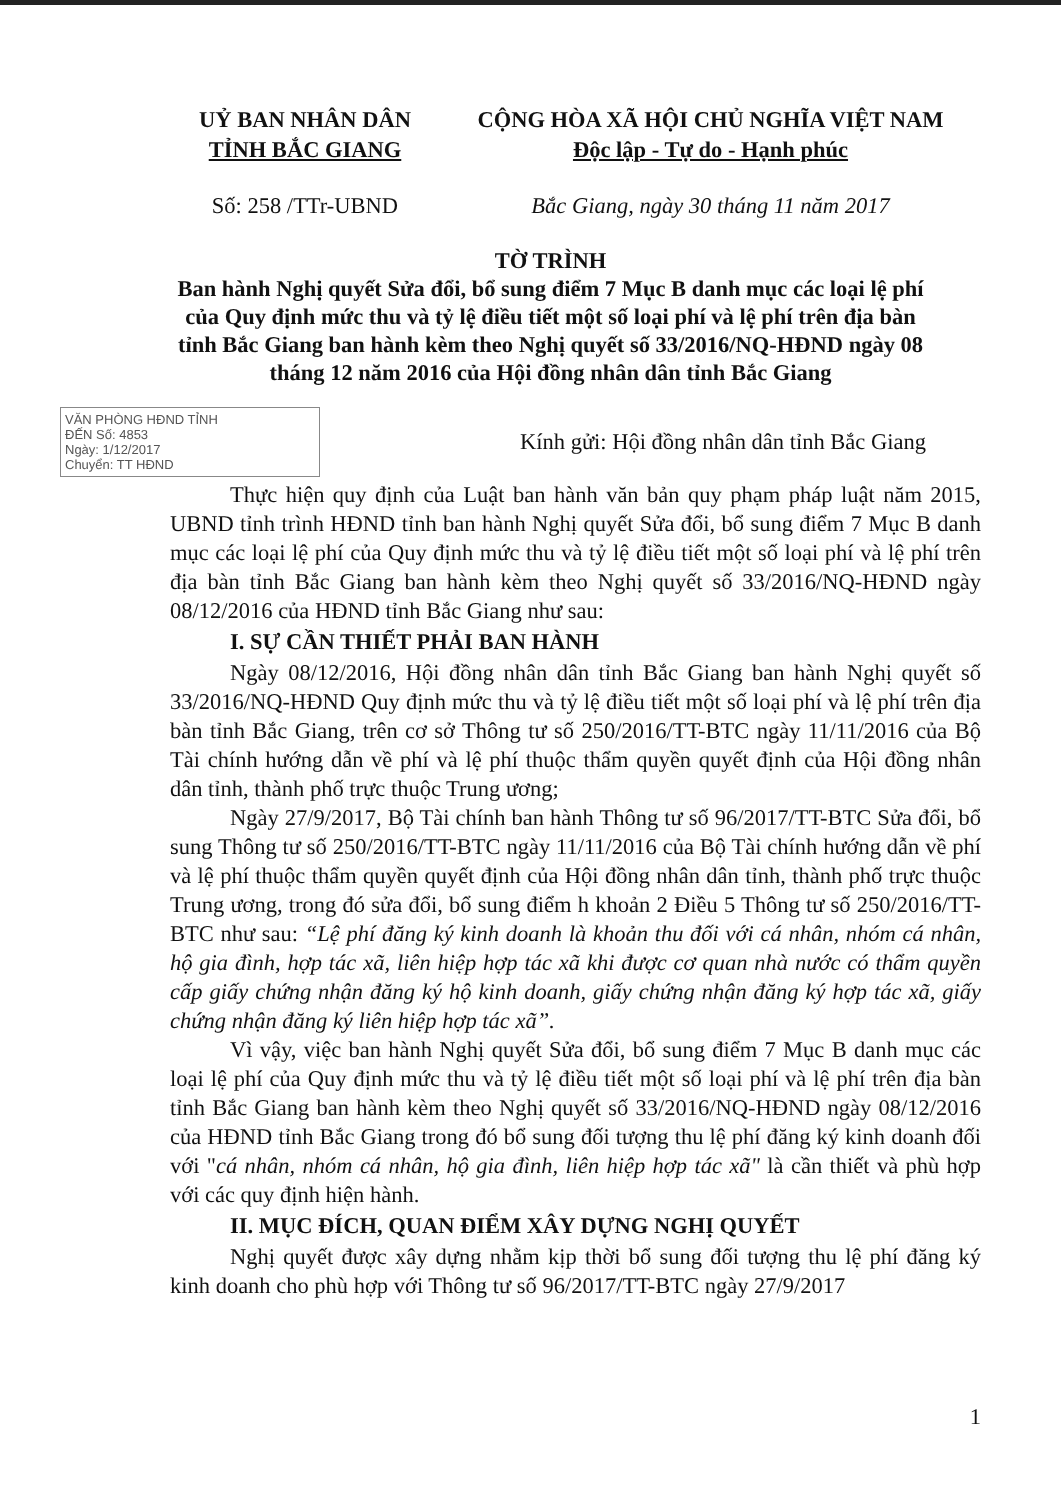UỶ BAN NHÂN DÂN
TỈNH BẮC GIANG
CỘNG HÒA XÃ HỘI CHỦ NGHĨA VIỆT NAM
Độc lập - Tự do - Hạnh phúc
Số: 258 /TTr-UBND Bắc Giang, ngày 30 tháng 11 năm 2017
TỜ TRÌNH
Ban hành Nghị quyết Sửa đổi, bổ sung điểm 7 Mục B danh mục các loại lệ phí của Quy định mức thu và tỷ lệ điều tiết một số loại phí và lệ phí trên địa bàn tỉnh Bắc Giang ban hành kèm theo Nghị quyết số 33/2016/NQ-HĐND ngày 08 tháng 12 năm 2016 của Hội đồng nhân dân tỉnh Bắc Giang
VĂN PHÒNG HĐND TỈNH
ĐẾN Số: 4853
Ngày: 1/12/2017
Chuyển: TT HĐND
Kính gửi: Hội đồng nhân dân tỉnh Bắc Giang
Thực hiện quy định của Luật ban hành văn bản quy phạm pháp luật năm 2015, UBND tỉnh trình HĐND tỉnh ban hành Nghị quyết Sửa đổi, bổ sung điểm 7 Mục B danh mục các loại lệ phí của Quy định mức thu và tỷ lệ điều tiết một số loại phí và lệ phí trên địa bàn tỉnh Bắc Giang ban hành kèm theo Nghị quyết số 33/2016/NQ-HĐND ngày 08/12/2016 của HĐND tỉnh Bắc Giang như sau:
I. SỰ CẦN THIẾT PHẢI BAN HÀNH
Ngày 08/12/2016, Hội đồng nhân dân tỉnh Bắc Giang ban hành Nghị quyết số 33/2016/NQ-HĐND Quy định mức thu và tỷ lệ điều tiết một số loại phí và lệ phí trên địa bàn tỉnh Bắc Giang, trên cơ sở Thông tư số 250/2016/TT-BTC ngày 11/11/2016 của Bộ Tài chính hướng dẫn về phí và lệ phí thuộc thẩm quyền quyết định của Hội đồng nhân dân tỉnh, thành phố trực thuộc Trung ương;
Ngày 27/9/2017, Bộ Tài chính ban hành Thông tư số 96/2017/TT-BTC Sửa đổi, bổ sung Thông tư số 250/2016/TT-BTC ngày 11/11/2016 của Bộ Tài chính hướng dẫn về phí và lệ phí thuộc thẩm quyền quyết định của Hội đồng nhân dân tỉnh, thành phố trực thuộc Trung ương, trong đó sửa đổi, bổ sung điểm h khoản 2 Điều 5 Thông tư số 250/2016/TT-BTC như sau: “Lệ phí đăng ký kinh doanh là khoản thu đối với cá nhân, nhóm cá nhân, hộ gia đình, hợp tác xã, liên hiệp hợp tác xã khi được cơ quan nhà nước có thẩm quyền cấp giấy chứng nhận đăng ký hộ kinh doanh, giấy chứng nhận đăng ký hợp tác xã, giấy chứng nhận đăng ký liên hiệp hợp tác xã”.
Vì vậy, việc ban hành Nghị quyết Sửa đổi, bổ sung điểm 7 Mục B danh mục các loại lệ phí của Quy định mức thu và tỷ lệ điều tiết một số loại phí và lệ phí trên địa bàn tỉnh Bắc Giang ban hành kèm theo Nghị quyết số 33/2016/NQ-HĐND ngày 08/12/2016 của HĐND tỉnh Bắc Giang trong đó bổ sung đối tượng thu lệ phí đăng ký kinh doanh đối với "cá nhân, nhóm cá nhân, hộ gia đình, liên hiệp hợp tác xã" là cần thiết và phù hợp với các quy định hiện hành.
II. MỤC ĐÍCH, QUAN ĐIỂM XÂY DỰNG NGHỊ QUYẾT
Nghị quyết được xây dựng nhằm kịp thời bổ sung đối tượng thu lệ phí đăng ký kinh doanh cho phù hợp với Thông tư số 96/2017/TT-BTC ngày 27/9/2017
1